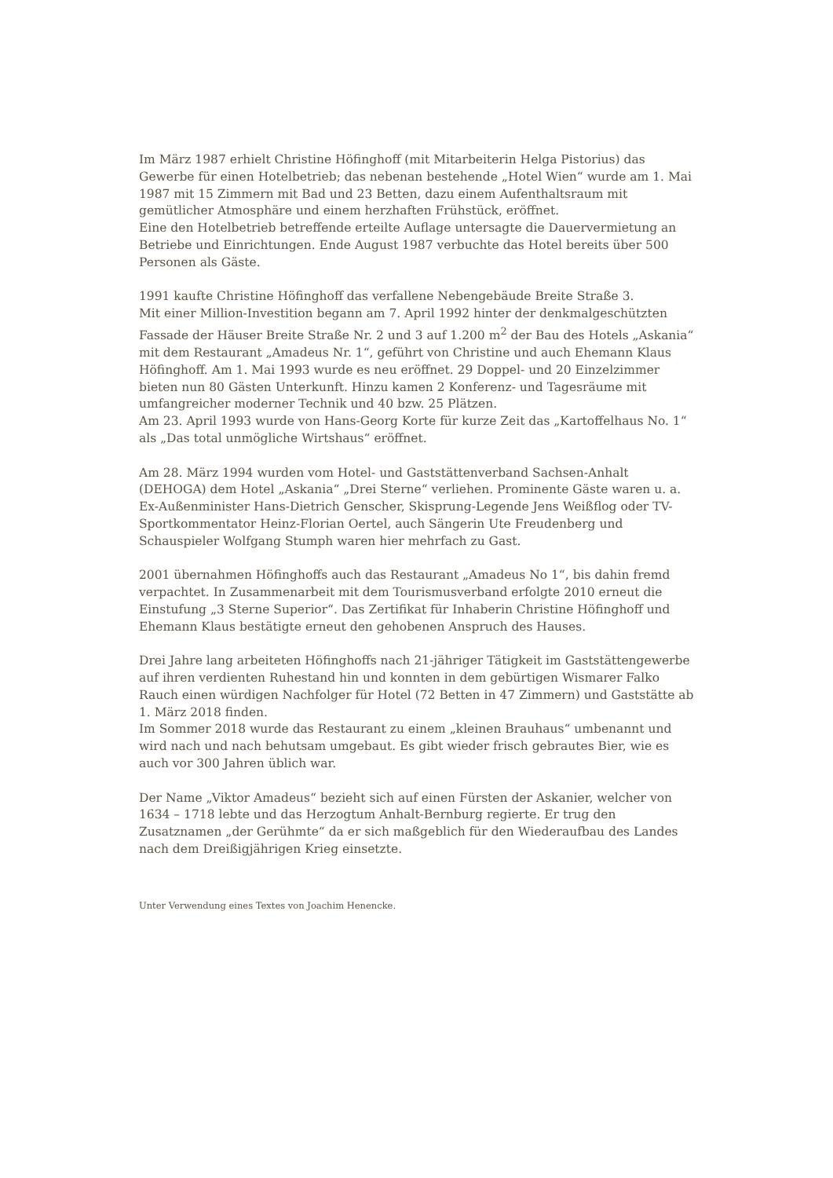Im März 1987 erhielt Christine Höfinghoff (mit Mitarbeiterin Helga Pistorius) das Gewerbe für einen Hotelbetrieb; das nebenan bestehende „Hotel Wien“ wurde am 1. Mai 1987 mit 15 Zimmern mit Bad und 23 Betten, dazu einem Aufenthaltsraum mit gemütlicher Atmosphäre und einem herzhaften Frühstück, eröffnet.
Eine den Hotelbetrieb betreffende erteilte Auflage untersagte die Dauervermietung an Betriebe und Einrichtungen. Ende August 1987 verbuchte das Hotel bereits über 500 Personen als Gäste.
1991 kaufte Christine Höfinghoff das verfallene Nebengebäude Breite Straße 3.
Mit einer Million-Investition begann am 7. April 1992 hinter der denkmalgeschützten Fassade der Häuser Breite Straße Nr. 2 und 3 auf 1.200 m<sup>2</sup> der Bau des Hotels „Askania“ mit dem Restaurant „Amadeus Nr. 1“, geführt von Christine und auch Ehemann Klaus Höfinghoff. Am 1. Mai 1993 wurde es neu eröffnet. 29 Doppel- und 20 Einzelzimmer bieten nun 80 Gästen Unterkunft. Hinzu kamen 2 Konferenz- und Tagesräume mit umfangreicher moderner Technik und 40 bzw. 25 Plätzen.
Am 23. April 1993 wurde von Hans-Georg Korte für kurze Zeit das „Kartoffelhaus No. 1“ als „Das total unmögliche Wirtshaus“ eröffnet.
Am 28. März 1994 wurden vom Hotel- und Gaststättenverband Sachsen-Anhalt (DEHOGA) dem Hotel „Askania“ „Drei Sterne“ verliehen. Prominente Gäste waren u. a. Ex-Außenminister Hans-Dietrich Genscher, Skisprung-Legende Jens Weißflog oder TV-Sportkommentator Heinz-Florian Oertel, auch Sängerin Ute Freudenberg und Schauspieler Wolfgang Stumph waren hier mehrfach zu Gast.
2001 übernahmen Höfinghoffs auch das Restaurant „Amadeus No 1“, bis dahin fremd verpachtet. In Zusammenarbeit mit dem Tourismusverband erfolgte 2010 erneut die Einstufung „3 Sterne Superior“. Das Zertifikat für Inhaberin Christine Höfinghoff und Ehemann Klaus bestätigte erneut den gehobenen Anspruch des Hauses.
Drei Jahre lang arbeiteten Höfinghoffs nach 21-jähriger Tätigkeit im Gaststättengewerbe auf ihren verdienten Ruhestand hin und konnten in dem gebürtigen Wismarer Falko Rauch einen würdigen Nachfolger für Hotel (72 Betten in 47 Zimmern) und Gaststätte ab 1. März 2018 finden.
Im Sommer 2018 wurde das Restaurant zu einem „kleinen Brauhaus“ umbenannt und wird nach und nach behutsam umgebaut. Es gibt wieder frisch gebrautes Bier, wie es auch vor 300 Jahren üblich war.
Der Name „Viktor Amadeus“ bezieht sich auf einen Fürsten der Askanier, welcher von 1634 – 1718 lebte und das Herzogtum Anhalt-Bernburg regierte. Er trug den Zusatznamen „der Gerühmte“ da er sich maßgeblich für den Wiederaufbau des Landes nach dem Dreißigjährigen Krieg einsetzte.
Unter Verwendung eines Textes von Joachim Henencke.